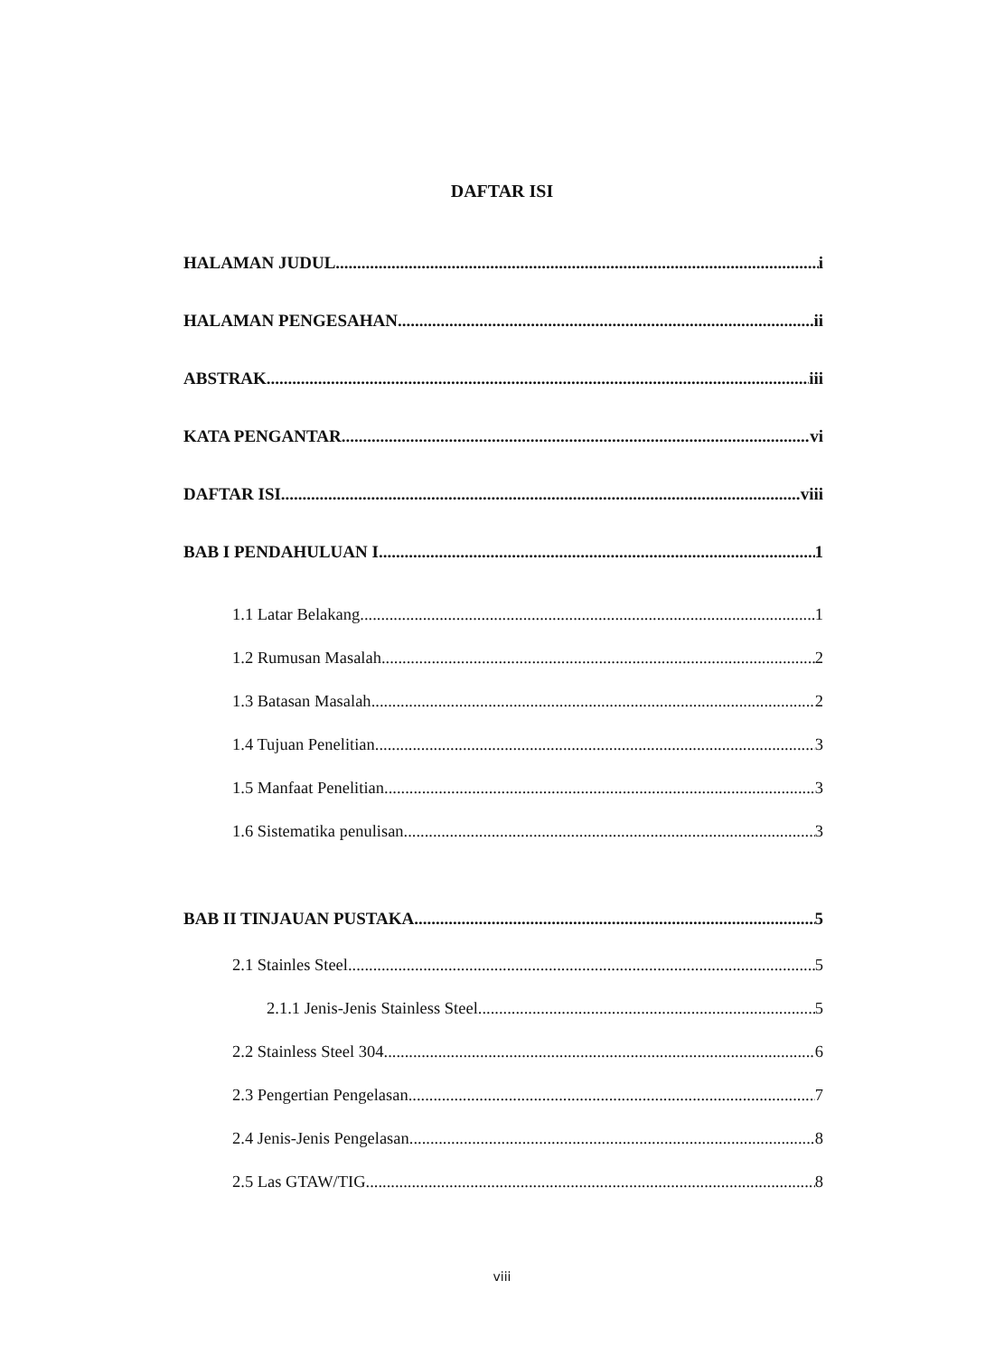DAFTAR ISI
HALAMAN JUDUL i
HALAMAN PENGESAHAN ii
ABSTRAK iii
KATA PENGANTAR vi
DAFTAR ISI viii
BAB I PENDAHULUAN I 1
1.1 Latar Belakang 1
1.2 Rumusan Masalah 2
1.3 Batasan Masalah 2
1.4 Tujuan Penelitian 3
1.5 Manfaat Penelitian 3
1.6 Sistematika penulisan 3
BAB II TINJAUAN PUSTAKA 5
2.1 Stainles Steel 5
2.1.1 Jenis-Jenis Stainless Steel 5
2.2 Stainless Steel 304 6
2.3 Pengertian Pengelasan 7
2.4 Jenis-Jenis Pengelasan 8
2.5 Las GTAW/TIG 8
viii